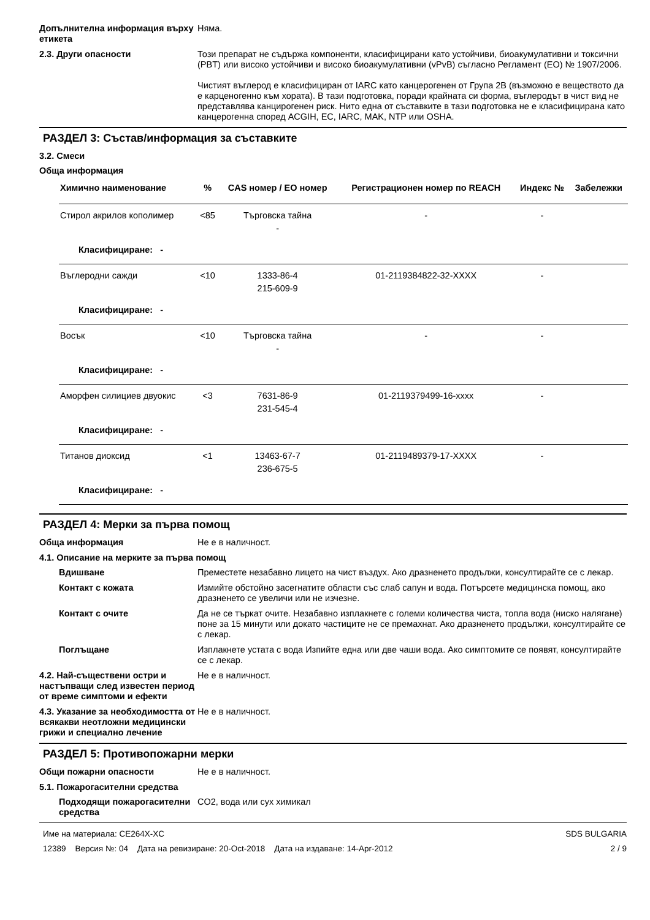Допълнителна информация върху етикета
Няма.
2.3. Други опасности Този препарат не съдържа компоненти, класифицирани като устойчиви, биоакумулативни и токсични (PBT) или високо устойчиви и високо биоакумулативни (vPvB) съгласно Регламент (ЕО) № 1907/2006.
Чистият въглерод е класифициран от IARC като канцерогенен от Група 2B (възможно е веществото да е карценогенно към хората). В тази подготовка, поради крайната си форма, въглеродът в чист вид не представлява канцирогенен риск. Нито една от съставките в тази подготовка не е класифицирана като канцерогенна според ACGIH, EC, IARC, MAK, NTP или OSHA.
РАЗДЕЛ 3: Състав/информация за съставките
3.2. Смеси
Обща информация
| Химично наименование | % | CAS номер / ЕО номер | Регистрационен номер по REACH | Индекс № | Забележки |
| --- | --- | --- | --- | --- | --- |
| Стирол акрилов кополимер | <85 | Търговска тайна - | - | - | |
| Класифициране: - | | | | | |
| Въглеродни сажди | <10 | 1333-86-4 215-609-9 | 01-2119384822-32-XXXX | - | |
| Класифициране: - | | | | | |
| Восък | <10 | Търговска тайна - | - | - | |
| Класифициране: - | | | | | |
| Аморфен силициев двуокис | <3 | 7631-86-9 231-545-4 | 01-2119379499-16-xxxx | - | |
| Класифициране: - | | | | | |
| Титанов диоксид | <1 | 13463-67-7 236-675-5 | 01-2119489379-17-XXXX | - | |
| Класифициране: - | | | | | |
РАЗДЕЛ 4: Мерки за първа помощ
Обща информация Не е в наличност.
4.1. Описание на мерките за първа помощ
Вдишване Преместете незабавно лицето на чист въздух. Ако дразненето продължи, консултирайте се с лекар.
Контакт с кожата Измийте обстойно засегнатите области със слаб сапун и вода. Потърсете медицинска помощ, ако дразненето се увеличи или не изчезне.
Контакт с очите Да не се търкат очите. Незабавно изплакнете с големи количества чиста, топла вода (ниско налягане) поне за 15 минути или докато частиците не се премахнат. Ако дразненето продължи, консултирайте се с лекар.
Поглъщане Изплакнете устата с вода Изпийте една или две чаши вода. Ако симптомите се появят, консултирайте се с лекар.
4.2. Най-съществени остри и настъпващи след известен период от време симптоми и ефекти
Не е в наличност.
4.3. Указание за необходимостта от всякакви неотложни медицински грижи и специално лечение
Не е в наличност.
РАЗДЕЛ 5: Противопожарни мерки
Общи пожарни опасности Не е в наличност.
5.1. Пожарогасителни средства
Подходящи пожарогасителни средства
CO2, вода или сух химикал
Име на материала: CE264X-XC
12389 Версия №: 04 Дата на ревизиране: 20-Oct-2018 Дата на издаване: 14-Apr-2012
SDS BULGARIA
2 / 9